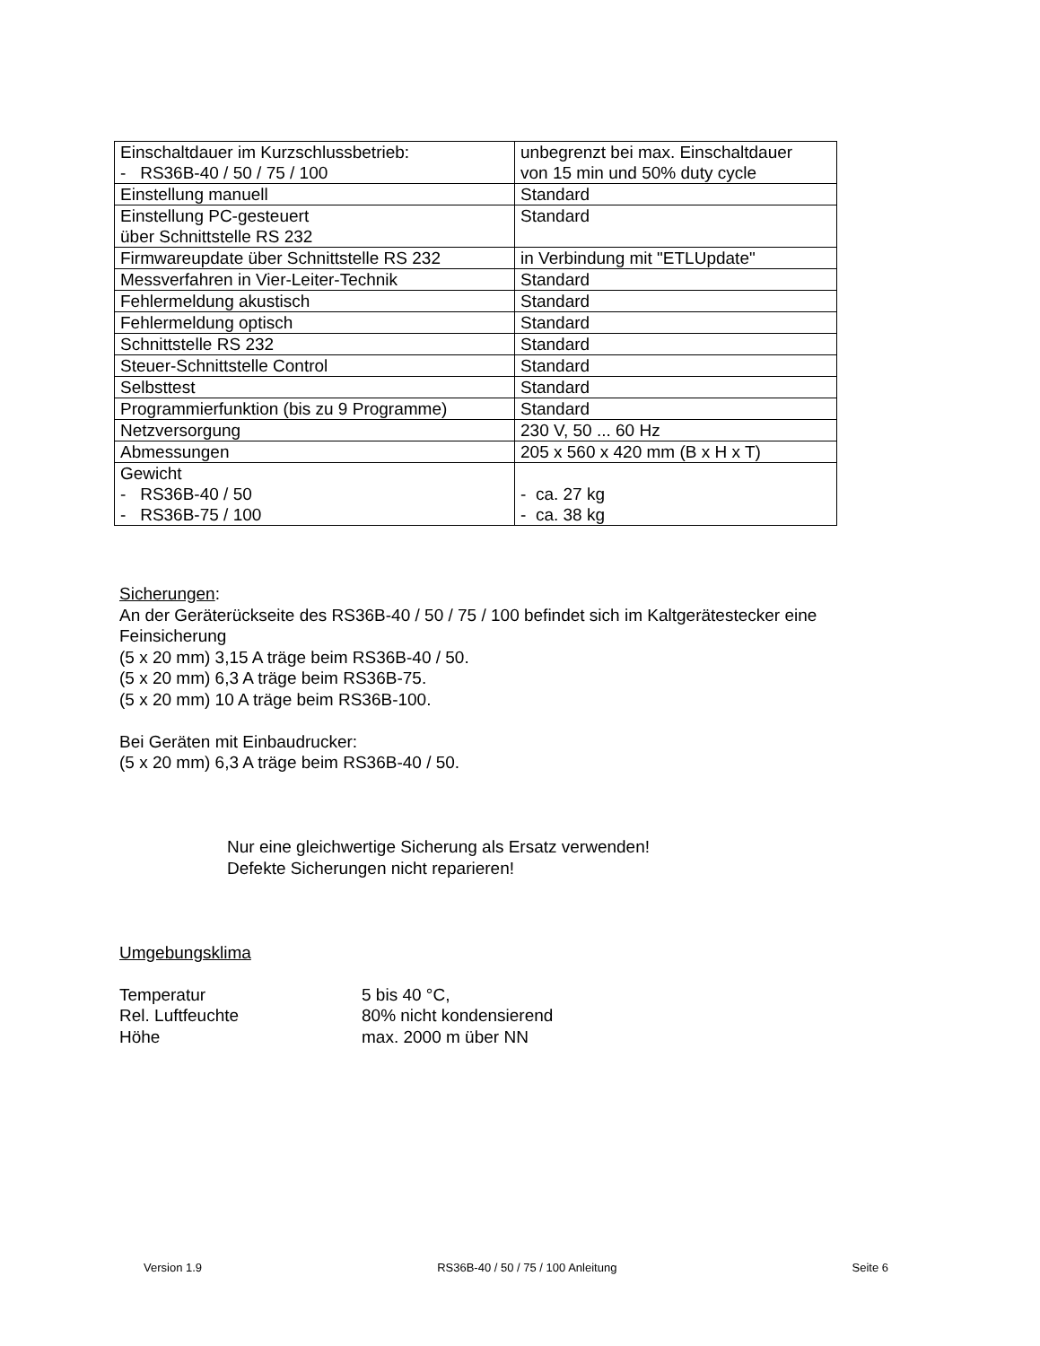| Einschaltdauer im Kurzschlussbetrieb: - RS36B-40 / 50 / 75 / 100 | unbegrenzt bei max. Einschaltdauer von 15 min und 50% duty cycle |
| Einstellung manuell | Standard |
| Einstellung PC-gesteuert über Schnittstelle RS 232 | Standard |
| Firmwareupdate über Schnittstelle RS 232 | in Verbindung mit "ETLUpdate" |
| Messverfahren in Vier-Leiter-Technik | Standard |
| Fehlermeldung akustisch | Standard |
| Fehlermeldung optisch | Standard |
| Schnittstelle RS 232 | Standard |
| Steuer-Schnittstelle Control | Standard |
| Selbsttest | Standard |
| Programmierfunktion (bis zu 9 Programme) | Standard |
| Netzversorgung | 230 V, 50 ... 60 Hz |
| Abmessungen | 205 x 560 x 420 mm (B x H x T) |
| Gewicht - RS36B-40 / 50 - RS36B-75 / 100 | - ca. 27 kg - ca. 38 kg |
Sicherungen:
An der Geräterückseite des RS36B-40 / 50 / 75 / 100 befindet sich im Kaltgerätestecker eine Feinsicherung
(5 x 20 mm) 3,15 A träge beim RS36B-40 / 50.
(5 x 20 mm) 6,3 A träge beim RS36B-75.
(5 x 20 mm) 10 A träge beim RS36B-100.
Bei Geräten mit Einbaudrucker:
(5 x 20 mm) 6,3 A träge beim RS36B-40 / 50.
Nur eine gleichwertige Sicherung als Ersatz verwenden!
Defekte Sicherungen nicht reparieren!
Umgebungsklima
Temperatur 5 bis 40 °C,
Rel. Luftfeuchte 80% nicht kondensierend
Höhe max. 2000 m über NN
Version 1.9 RS36B-40 / 50 / 75 / 100 Anleitung Seite 6